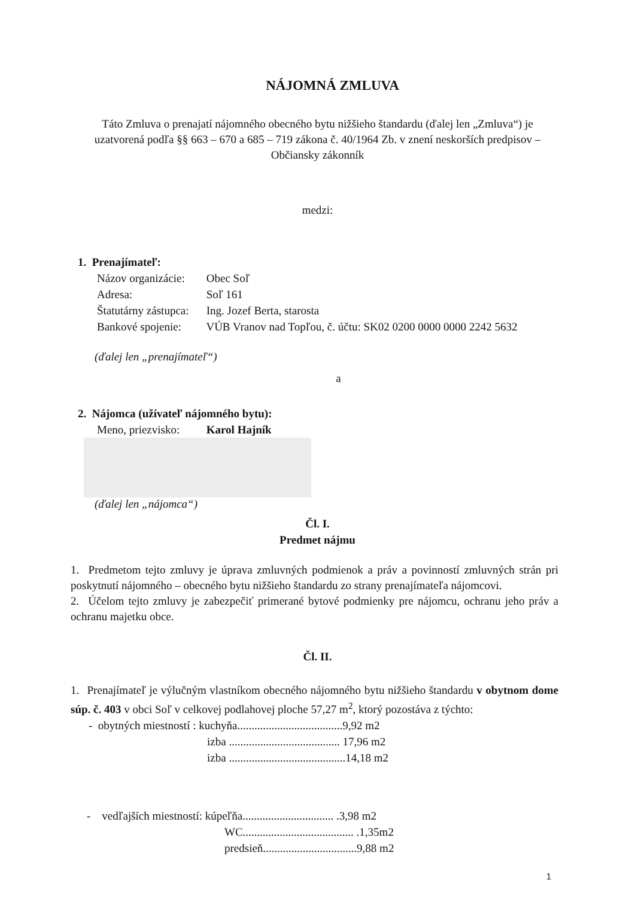NÁJOMNÁ ZMLUVA
Táto Zmluva o prenajatí nájomného obecného bytu nižšieho štandardu (ďalej len „Zmluva“) je uzatvorená podľa §§ 663 – 670 a 685 – 719 zákona č. 40/1964 Zb. v znení neskorších predpisov – Občiansky zákonník
medzi:
1. Prenajímateľ:
Názov organizácie: Obec Soľ
Adresa: Soľ 161
Štatutárny zástupca: Ing. Jozef Berta, starosta
Bankové spojenie: VÚB Vranov nad Topľou, č. účtu: SK02 0200 0000 0000 2242 5632
(ďalej len „prenajímateľ“)
a
2. Nájomca (užívateľ nájomného bytu):
Meno, priezvisko: Karol Hajník
(ďalej len „nájomca“)
Čl. I.
Predmet nájmu
1. Predmetom tejto zmluvy je úprava zmluvných podmienok a práv a povinností zmluvných strán pri poskytnutí nájomného – obecného bytu nižšieho štandardu zo strany prenajímateľa nájomcovi.
2. Účelom tejto zmluvy je zabezpečiť primerané bytové podmienky pre nájomcu, ochranu jeho práv a ochranu majetku obce.
Čl. II.
1. Prenajímateľ je výlučným vlastníkom obecného nájomného bytu nižšieho štandardu v obytnom dome súp. č. 403 v obci Soľ v celkovej podlahovej ploche 57,27 m<sup>2</sup>, ktorý pozostáva z týchto:
- obytných miestností : kuchyňa.....................................9,92 m2
izba ....................................... 17,96 m2
izba .........................................14,18 m2
- vedľajších miestností: kúpeľňa................................ .3,98 m2
WC....................................... .1,35m2
predsieň.................................9,88 m2
1